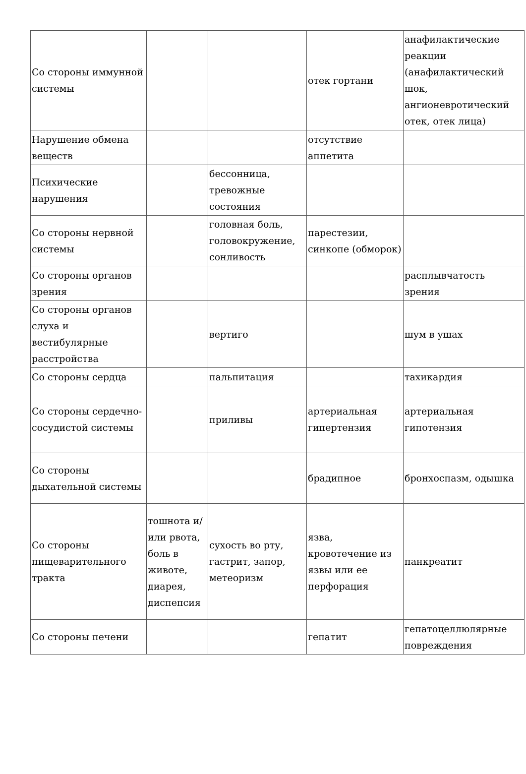| Со стороны иммунной системы | | | отек гортани | анафилактические реакции (анафилактический шок, ангионевротический отек, отек лица) |
| Нарушение обмена веществ | | | отсутствие аппетита | |
| Психические нарушения | | бессонница, тревожные состояния | | |
| Со стороны нервной системы | | головная боль, головокружение, сонливость | парестезии, синкопе (обморок) | |
| Со стороны органов зрения | | | | расплывчатость зрения |
| Со стороны органов слуха и вестибулярные расстройства | | вертиго | | шум в ушах |
| Со стороны сердца | | пальпитация | | тахикардия |
| Со стороны сердечно-сосудистой системы | | приливы | артериальная гипертензия | артериальная гипотензия |
| Со стороны дыхательной системы | | | брадипноe | бронхоспазм, одышка |
| Со стороны пищеварительного тракта | тошнота и/или рвота, боль в животе, диарея, диспепсия | сухость во рту, гастрит, запор, метеоризм | язва, кровотечение из язвы или ее перфорация | панкреатит |
| Со стороны печени | | | гепатит | гепатоцеллюлярные повреждения |